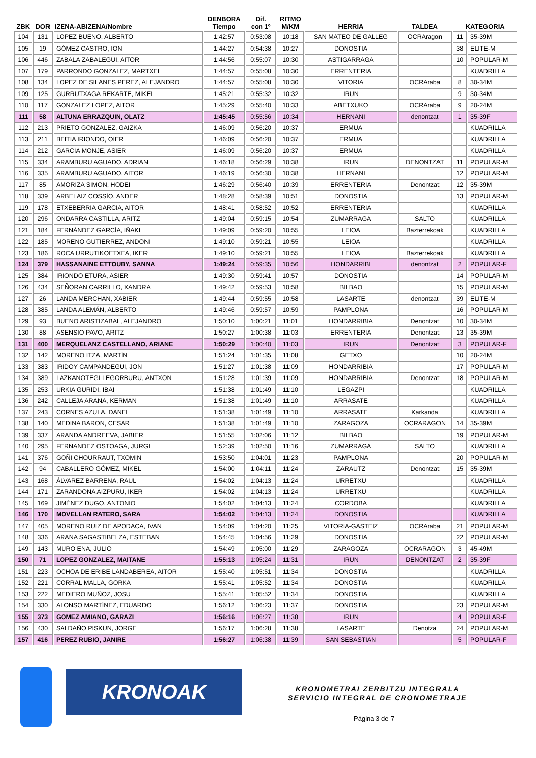| ZBK | DOR | IZENA-ABIZENA/Nombre | DENBORA Tiempo | Dif. con 1º | RITMO M/KM | HERRIA | TALDEA | KATEGORIA | |
| --- | --- | --- | --- | --- | --- | --- | --- | --- | --- |
| 104 | 131 | LOPEZ BUENO, ALBERTO | 1:42:57 | 0:53:08 | 10:18 | SAN MATEO DE GALLEG | OCRAragon | 11 | 35-39M |
| 105 | 19 | GÓMEZ CASTRO, ION | 1:44:27 | 0:54:38 | 10:27 | DONOSTIA | | 38 | ELITE-M |
| 106 | 446 | ZABALA ZABALEGUI, AITOR | 1:44:56 | 0:55:07 | 10:30 | ASTIGARRAGA | | 10 | POPULAR-M |
| 107 | 179 | PARRONDO GONZALEZ, MARTXEL | 1:44:57 | 0:55:08 | 10:30 | ERRENTERIA | | | KUADRILLA |
| 108 | 134 | LOPEZ DE SILANES PEREZ, ALEJANDRO | 1:44:57 | 0:55:08 | 10:30 | VITORIA | OCRAraba | 8 | 30-34M |
| 109 | 125 | GURRUTXAGA REKARTE, MIKEL | 1:45:21 | 0:55:32 | 10:32 | IRUN | | 9 | 30-34M |
| 110 | 117 | GONZALEZ LOPEZ, AITOR | 1:45:29 | 0:55:40 | 10:33 | ABETXUKO | OCRAraba | 9 | 20-24M |
| 111 | 58 | ALTUNA ERRAZQUIN, OLATZ | 1:45:45 | 0:55:56 | 10:34 | HERNANI | denontzat | 1 | 35-39F |
| 112 | 213 | PRIETO GONZALEZ, GAIZKA | 1:46:09 | 0:56:20 | 10:37 | ERMUA | | | KUADRILLA |
| 113 | 211 | BEITIA IRIONDO, OIER | 1:46:09 | 0:56:20 | 10:37 | ERMUA | | | KUADRILLA |
| 114 | 212 | GARCIA MONJE, ASIER | 1:46:09 | 0:56:20 | 10:37 | ERMUA | | | KUADRILLA |
| 115 | 334 | ARAMBURU AGUADO, ADRIAN | 1:46:18 | 0:56:29 | 10:38 | IRUN | DENONTZAT | 11 | POPULAR-M |
| 116 | 335 | ARAMBURU AGUADO, AITOR | 1:46:19 | 0:56:30 | 10:38 | HERNANI | | 12 | POPULAR-M |
| 117 | 85 | AMORIZA SIMON, HODEI | 1:46:29 | 0:56:40 | 10:39 | ERRENTERIA | Denontzat | 12 | 35-39M |
| 118 | 339 | ARBELAIZ COSSÍO, ANDER | 1:48:28 | 0:58:39 | 10:51 | DONOSTIA | | 13 | POPULAR-M |
| 119 | 178 | ETXEBERRIA GARCIA, AITOR | 1:48:41 | 0:58:52 | 10:52 | ERRENTERIA | | | KUADRILLA |
| 120 | 296 | ONDARRA CASTILLA, ARITZ | 1:49:04 | 0:59:15 | 10:54 | ZUMARRAGA | SALTO | | KUADRILLA |
| 121 | 184 | FERNÁNDEZ GARCÍA, IÑAKI | 1:49:09 | 0:59:20 | 10:55 | LEIOA | Bazterrekoak | | KUADRILLA |
| 122 | 185 | MORENO GUTIERREZ, ANDONI | 1:49:10 | 0:59:21 | 10:55 | LEIOA | | | KUADRILLA |
| 123 | 186 | ROCA URRUTIKOETXEA, IKER | 1:49:10 | 0:59:21 | 10:55 | LEIOA | Bazterrekoak | | KUADRILLA |
| 124 | 379 | HASSANAINE ETTOUBY, SANNA | 1:49:24 | 0:59:35 | 10:56 | HONDARRIBI | denontzat | 2 | POPULAR-F |
| 125 | 384 | IRIONDO ETURA, ASIER | 1:49:30 | 0:59:41 | 10:57 | DONOSTIA | | 14 | POPULAR-M |
| 126 | 434 | SEÑORAN CARRILLO, XANDRA | 1:49:42 | 0:59:53 | 10:58 | BILBAO | | 15 | POPULAR-M |
| 127 | 26 | LANDA MERCHAN, XABIER | 1:49:44 | 0:59:55 | 10:58 | LASARTE | denontzat | 39 | ELITE-M |
| 128 | 385 | LANDA ALEMÁN, ALBERTO | 1:49:46 | 0:59:57 | 10:59 | PAMPLONA | | 16 | POPULAR-M |
| 129 | 93 | BUENO ARISTIZABAL, ALEJANDRO | 1:50:10 | 1:00:21 | 11:01 | HONDARRIBIA | Denontzat | 10 | 30-34M |
| 130 | 88 | ASENSIO PAVO, ARITZ | 1:50:27 | 1:00:38 | 11:03 | ERRENTERIA | Denontzat | 13 | 35-39M |
| 131 | 400 | MERQUELANZ CASTELLANO, ARIANE | 1:50:29 | 1:00:40 | 11:03 | IRUN | Denontzat | 3 | POPULAR-F |
| 132 | 142 | MORENO ITZA, MARTÍN | 1:51:24 | 1:01:35 | 11:08 | GETXO | | 10 | 20-24M |
| 133 | 383 | IRIDOY CAMPANDEGUI, JON | 1:51:27 | 1:01:38 | 11:09 | HONDARRIBIA | | 17 | POPULAR-M |
| 134 | 389 | LAZKANOTEGI LEGORBURU, ANTXON | 1:51:28 | 1:01:39 | 11:09 | HONDARRIBIA | Denontzat | 18 | POPULAR-M |
| 135 | 253 | URKIA GURIDI, IBAI | 1:51:38 | 1:01:49 | 11:10 | LEGAZPI | | | KUADRILLA |
| 136 | 242 | CALLEJA ARANA, KERMAN | 1:51:38 | 1:01:49 | 11:10 | ARRASATE | | | KUADRILLA |
| 137 | 243 | CORNES AZULA, DANEL | 1:51:38 | 1:01:49 | 11:10 | ARRASATE | Karkanda | | KUADRILLA |
| 138 | 140 | MEDINA BARON, CESAR | 1:51:38 | 1:01:49 | 11:10 | ZARAGOZA | OCRARAGON | 14 | 35-39M |
| 139 | 337 | ARANDA ANDREEVA, JABIER | 1:51:55 | 1:02:06 | 11:12 | BILBAO | | 19 | POPULAR-M |
| 140 | 295 | FERNANDEZ OSTOAGA, JURGI | 1:52:39 | 1:02:50 | 11:16 | ZUMARRAGA | SALTO | | KUADRILLA |
| 141 | 376 | GOÑI CHOURRAUT, TXOMIN | 1:53:50 | 1:04:01 | 11:23 | PAMPLONA | | 20 | POPULAR-M |
| 142 | 94 | CABALLERO GÓMEZ, MIKEL | 1:54:00 | 1:04:11 | 11:24 | ZARAUTZ | Denontzat | 15 | 35-39M |
| 143 | 168 | ÁLVAREZ BARRENA, RAUL | 1:54:02 | 1:04:13 | 11:24 | URRETXU | | | KUADRILLA |
| 144 | 171 | ZARANDONA AIZPURU, IKER | 1:54:02 | 1:04:13 | 11:24 | URRETXU | | | KUADRILLA |
| 145 | 169 | JIMÉNEZ DUGO, ANTONIO | 1:54:02 | 1:04:13 | 11:24 | CORDOBA | | | KUADRILLA |
| 146 | 170 | MOVELLAN RATERO, SARA | 1:54:02 | 1:04:13 | 11:24 | DONOSTIA | | | KUADRILLA |
| 147 | 405 | MORENO RUIZ DE APODACA, IVAN | 1:54:09 | 1:04:20 | 11:25 | VITORIA-GASTEIZ | OCRAraba | 21 | POPULAR-M |
| 148 | 336 | ARANA SAGASTIBELZA, ESTEBAN | 1:54:45 | 1:04:56 | 11:29 | DONOSTIA | | 22 | POPULAR-M |
| 149 | 143 | MURO ENA, JULIO | 1:54:49 | 1:05:00 | 11:29 | ZARAGOZA | OCRARAGON | 3 | 45-49M |
| 150 | 71 | LOPEZ GONZALEZ, MAITANE | 1:55:13 | 1:05:24 | 11:31 | IRUN | DENONTZAT | 2 | 35-39F |
| 151 | 223 | OCHOA DE ERIBE LANDABEREA, AITOR | 1:55:40 | 1:05:51 | 11:34 | DONOSTIA | | | KUADRILLA |
| 152 | 221 | CORRAL MALLA, GORKA | 1:55:41 | 1:05:52 | 11:34 | DONOSTIA | | | KUADRILLA |
| 153 | 222 | MEDIERO MUÑOZ, JOSU | 1:55:41 | 1:05:52 | 11:34 | DONOSTIA | | | KUADRILLA |
| 154 | 330 | ALONSO MARTÍNEZ, EDUARDO | 1:56:12 | 1:06:23 | 11:37 | DONOSTIA | | 23 | POPULAR-M |
| 155 | 373 | GOMEZ AMIANO, GARAZI | 1:56:16 | 1:06:27 | 11:38 | IRUN | | 4 | POPULAR-F |
| 156 | 430 | SALDAÑO PISKUN, JORGE | 1:56:17 | 1:06:28 | 11:38 | LASARTE | Denotza | 24 | POPULAR-M |
| 157 | 416 | PEREZ RUBIO, JANIRE | 1:56:27 | 1:06:38 | 11:39 | SAN SEBASTIAN | | 5 | POPULAR-F |
KRONOAK
KRONOMETRAI ZERBITZU INTEGRALA
SERVICIO INTEGRAL DE CRONOMETRAJE
Página 3 de 7